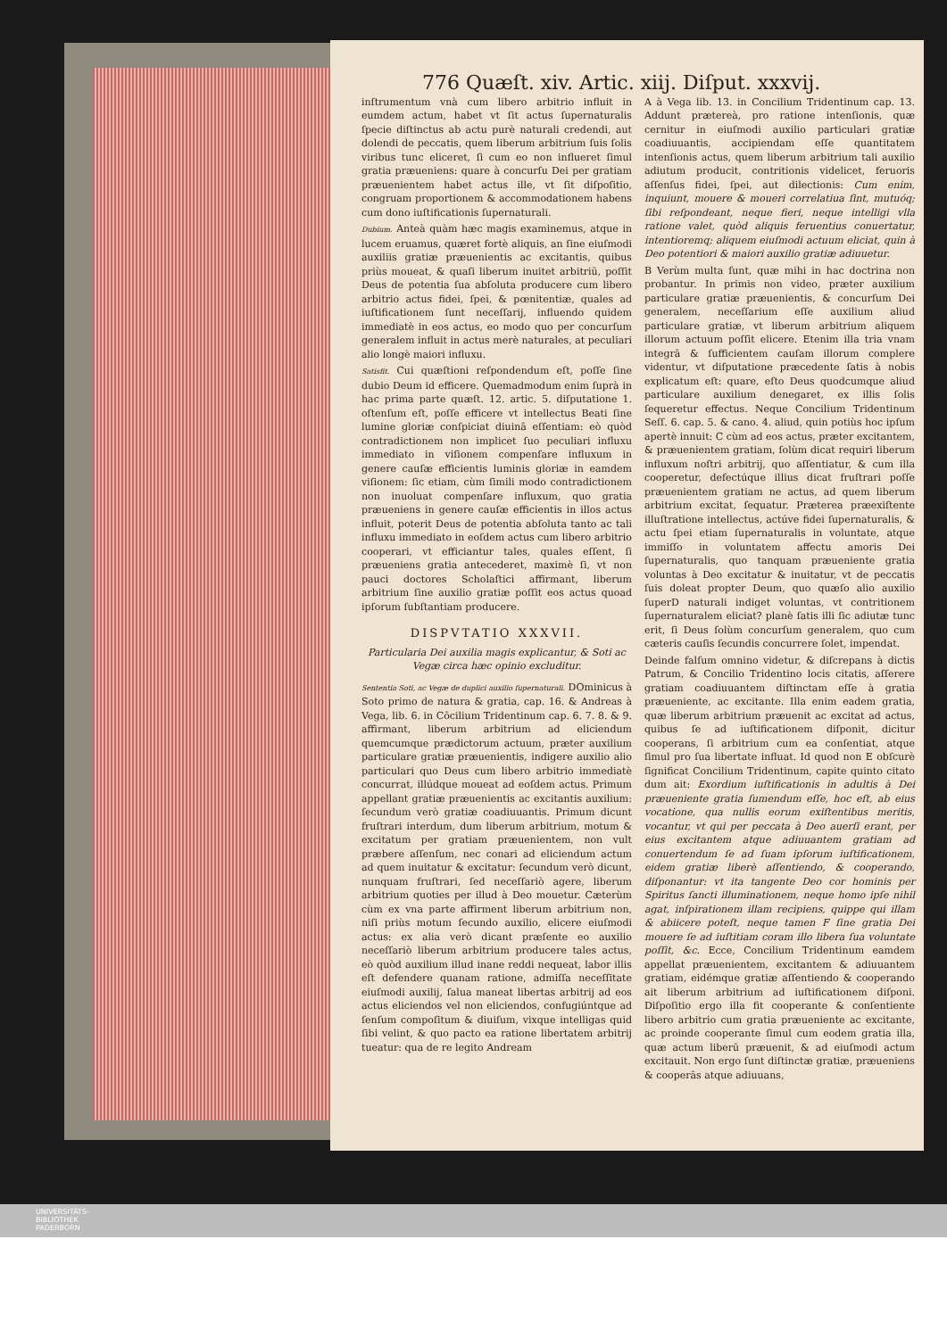776 Quæſt. xiv. Artic. xiij. Diſput. xxxvij.
inſtrumentum vnà cum libero arbitrio influit in eumdem actum, habet vt ſit actus ſupernaturalis ſpecie diſtinctus ab actu purè naturali credendi, aut dolendi de peccatis, quem liberum arbitrium ſuis ſolis viribus tunc eliceret, ſi cum eo non influeret ſimul gratia præueniens: quare à concurſu Dei per gratiam præuenientem habet actus ille, vt ſit diſpoſitio, congruam proportionem & accommodationem habens cum dono iuſtificationis ſupernaturali.
Dubium. Anteà quàm hæc magis examinemus, atque in lucem eruamus, quæret fortè aliquis, an ſine eiuſmodi auxiliis gratiæ præuenientis ac excitantis, quibus priùs moueat, & quaſi liberum inuitet arbitriū, poſſit Deus de potentia ſua abſoluta producere cum libero arbitrio actus fidei, ſpei, & pœnitentiæ, quales ad iuſtificationem ſunt neceſſarij, influendo quidem immediatè in eos actus, eo modo quo per concurſum generalem influit in actus merè naturales, at peculiari alio longè maiori influxu.
Satisfit. Cui quæſtioni reſpondendum eſt, poſſe ſine dubio Deum id efficere. Quemadmodum enim ſuprà in hac prima parte quæſt. 12. artic. 5. diſputatione 1. oſtenſum eſt, poſſe efficere vt intellectus Beati ſine lumine gloriæ conſpiciat diuinā eſſentiam: eò quòd contradictionem non implicet ſuo peculiari influxu immediato in viſionem compenſare influxum in genere cauſæ efficientis luminis gloriæ in eamdem viſionem: ſic etiam, cùm ſimili modo contradictionem non inuoluat compenſare influxum, quo gratia præueniens in genere cauſæ efficientis in illos actus influit, poterit Deus de potentia abſoluta tanto ac tali influxu immediato in eoſdem actus cum libero arbitrio cooperari, vt efficiantur tales, quales eſſent, ſi præueniens gratia antecederet, maximè ſi, vt non pauci doctores Scholaſtici affirmant, liberum arbitrium ſine auxilio gratiæ poſſit eos actus quoad ipſorum ſubſtantiam producere.
DISPVTATIO XXXVII.
Particularia Dei auxilia magis explicantur, & Soti ac Vegæ circa hæc opinio excluditur.
Sententia Soti, ac Vegæ de duplici auxilio ſupernaturali. DOminicus à Soto primo de natura & gratia, cap. 16. & Andreas à Vega, lib. 6. in Cōcilium Tridentinum cap. 6. 7. 8. & 9. affirmant, liberum arbitrium ad eliciendum quemcumque prædictorum actuum, præter auxilium particulare gratiæ præuenientis, indigere auxilio alio particulari quo Deus cum libero arbitrio immediatè concurrat, illúdque moueat ad eoſdem actus. Primum appellant gratiæ præuenientis ac excitantis auxilium: ſecundum verò gratiæ coadiuuantis. Primum dicunt fruſtrari interdum, dum liberum arbitrium, motum & excitatum per gratiam præuenientem, non vult præbere aſſenſum, nec conari ad eliciendum actum ad quem inuitatur & excitatur: ſecundum verò dicunt, nunquam fruſtrari, ſed neceſſariò agere, liberum arbitrium quoties per illud à Deo mouetur. Cæterùm cùm ex vna parte affirment liberum arbitrium non, niſi priùs motum ſecundo auxilio, elicere eiuſmodi actus: ex alia verò dicant præſente eo auxilio neceſſariò liberum arbitrium producere tales actus, eò quòd auxilium illud inane reddi nequeat, labor illis eſt defendere quanam ratione, admiſſa neceſſitate eiuſmodi auxilij, ſalua maneat libertas arbitrij ad eos actus eliciendos vel non eliciendos, confugiúntque ad ſenſum compoſitum & diuiſum, vixque intelligas quid ſibi velint, & quo pacto ea ratione libertatem arbitrij tueatur: qua de re legito Andream
A à Vega lib. 13. in Concilium Tridentinum cap. 13. Addunt prætereà, pro ratione intenſionis, quæ cernitur in eiuſmodi auxilio particulari gratiæ coadiuuantis, accipiendam eſſe quantitatem intenſionis actus, quem liberum arbitrium tali auxilio adiutum producit, contritionis videlicet, feruoris aſſenſus fidei, ſpei, aut dilectionis: Cum enim, inquiunt, mouere & moueri correlatiua ſint, mutuóq; ſibi reſpondeant, neque fieri, neque intelligi vlla ratione valet, quòd aliquis feruentius conuertatur, intentioremq; aliquem eiuſmodi actuum eliciat, quin à Deo potentiori & maiori auxilio gratiæ adiuuetur.
B Verùm multa ſunt, quæ mihi in hac doctrina non probantur. In primis non video, præter auxilium particulare gratiæ præuenientis, & concurſum Dei generalem, neceſſarium eſſe auxilium aliud particulare gratiæ, vt liberum arbitrium aliquem illorum actuum poſſit elicere. Etenim illa tria vnam integrā & ſufficientem cauſam illorum complere videntur, vt diſputatione præcedente ſatis à nobis explicatum eſt: quare, eſto Deus quodcumque aliud particulare auxilium denegaret, ex illis ſolis ſequeretur effectus. Neque Concilium Tridentinum Seſſ. 6. cap. 5. & cano. 4. aliud, quin potiùs hoc ipſum apertè innuit: C cùm ad eos actus, præter excitantem, & præuenientem gratiam, ſolùm dicat requiri liberum influxum noſtri arbitrij, quo aſſentiatur, & cum illa cooperetur, defectúque illius dicat fruſtrari poſſe præuenientem gratiam ne actus, ad quem liberum arbitrium excitat, ſequatur. Præterea præexiſtente illuſtratione intellectus, actúve fidei ſupernaturalis, & actu ſpei etiam ſupernaturalis in voluntate, atque immiſſo in voluntatem affectu amoris Dei ſupernaturalis, quo tanquam præueniente gratia voluntas à Deo excitatur & inuitatur, vt de peccatis ſuis doleat propter Deum, quo quæſo alio auxilio ſuperD naturali indiget voluntas, vt contritionem ſupernaturalem eliciat? planè ſatis illi ſic adiutæ tunc erit, ſi Deus ſolùm concurſum generalem, quo cum cæteris cauſis ſecundis concurrere ſolet, impendat.
Deinde falſum omnino videtur, & diſcrepans à dictis Patrum, & Concilio Tridentino locis citatis, aſſerere gratiam coadiuuantem diſtinctam eſſe à gratia præueniente, ac excitante. Illa enim eadem gratia, quæ liberum arbitrium præuenit ac excitat ad actus, quibus ſe ad iuſtificationem diſponit, dicitur cooperans, ſi arbitrium cum ea conſentiat, atque ſimul pro ſua libertate influat. Id quod non E obſcurè ſignificat Concilium Tridentinum, capite quinto citato dum ait: Exordium iuſtificationis in adultis à Dei præueniente gratia ſumendum eſſe, hoc eſt, ab eius vocatione, qua nullis eorum exiſtentibus meritis, vocantur, vt qui per peccata à Deo auerſi erant, per eius excitantem atque adiuuantem gratiam ad conuertendum ſe ad ſuam ipſorum iuſtificationem, eidem gratiæ liberè aſſentiendo, & cooperando, diſponantur: vt ita tangente Deo cor hominis per Spiritus ſancti illuminationem, neque homo ipſe nihil agat, inſpirationem illam recipiens, quippe qui illam & abiicere poteſt, neque tamen F ſine gratia Dei mouere ſe ad iuſtitiam coram illo libera ſua voluntate poſſit, &c. Ecce, Concilium Tridentinum eamdem appellat præuenientem, excitantem & adiuuantem gratiam, eidémque gratiæ aſſentiendo & cooperando ait liberum arbitrium ad iuſtificationem diſponi. Diſpoſitio ergo illa fit cooperante & conſentiente libero arbitrio cum gratia præueniente ac excitante, ac proinde cooperante ſimul cum eodem gratia illa, quæ actum liberū præuenit, & ad eiuſmodi actum excitauit. Non ergo ſunt diſtinctæ gratiæ, præueniens & cooperās atque adiuuans,
UNIVERSITÄTS-
BIBLIOTHEK
PADERBORN